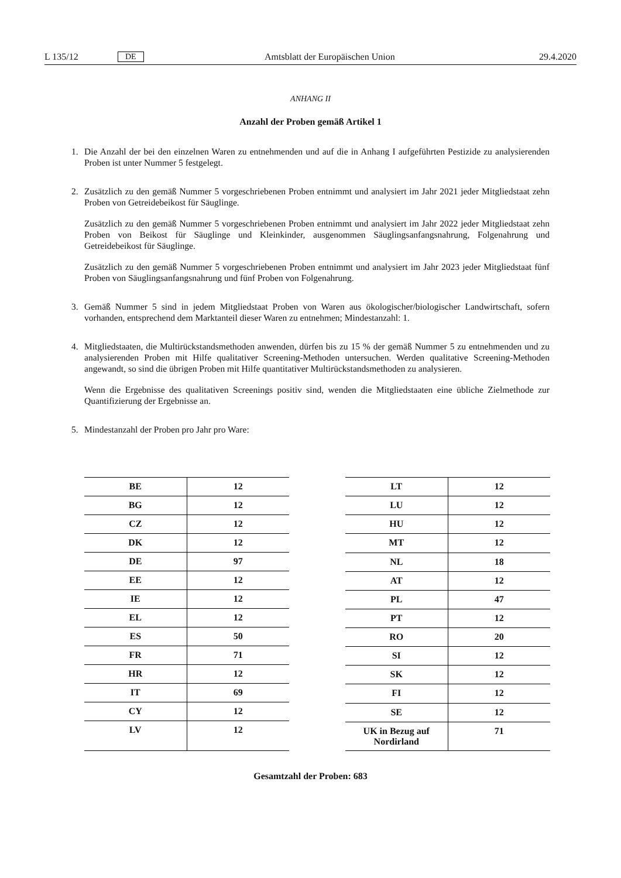L 135/12 DE Amtsblatt der Europäischen Union 29.4.2020
ANHANG II
Anzahl der Proben gemäß Artikel 1
1. Die Anzahl der bei den einzelnen Waren zu entnehmenden und auf die in Anhang I aufgeführten Pestizide zu analysierenden Proben ist unter Nummer 5 festgelegt.
2. Zusätzlich zu den gemäß Nummer 5 vorgeschriebenen Proben entnimmt und analysiert im Jahr 2021 jeder Mitgliedstaat zehn Proben von Getreidebeikost für Säuglinge.
Zusätzlich zu den gemäß Nummer 5 vorgeschriebenen Proben entnimmt und analysiert im Jahr 2022 jeder Mitgliedstaat zehn Proben von Beikost für Säuglinge und Kleinkinder, ausgenommen Säuglingsanfangsnahrung, Folgenahrung und Getreidebeikost für Säuglinge.
Zusätzlich zu den gemäß Nummer 5 vorgeschriebenen Proben entnimmt und analysiert im Jahr 2023 jeder Mitgliedstaat fünf Proben von Säuglingsanfangsnahrung und fünf Proben von Folgenahrung.
3. Gemäß Nummer 5 sind in jedem Mitgliedstaat Proben von Waren aus ökologischer/biologischer Landwirtschaft, sofern vorhanden, entsprechend dem Marktanteil dieser Waren zu entnehmen; Mindestanzahl: 1.
4. Mitgliedstaaten, die Multirückstandsmethoden anwenden, dürfen bis zu 15 % der gemäß Nummer 5 zu entnehmenden und zu analysierenden Proben mit Hilfe qualitativer Screening-Methoden untersuchen. Werden qualitative Screening-Methoden angewandt, so sind die übrigen Proben mit Hilfe quantitativer Multirückstandsmethoden zu analysieren.
Wenn die Ergebnisse des qualitativen Screenings positiv sind, wenden die Mitgliedstaaten eine übliche Zielmethode zur Quantifizierung der Ergebnisse an.
5. Mindestanzahl der Proben pro Jahr pro Ware:
| BE | 12 |
| BG | 12 |
| CZ | 12 |
| DK | 12 |
| DE | 97 |
| EE | 12 |
| IE | 12 |
| EL | 12 |
| ES | 50 |
| FR | 71 |
| HR | 12 |
| IT | 69 |
| CY | 12 |
| LV | 12 |
| LT | 12 |
| LU | 12 |
| HU | 12 |
| MT | 12 |
| NL | 18 |
| AT | 12 |
| PL | 47 |
| PT | 12 |
| RO | 20 |
| SI | 12 |
| SK | 12 |
| FI | 12 |
| SE | 12 |
| UK in Bezug auf Nordirland | 71 |
Gesamtzahl der Proben: 683